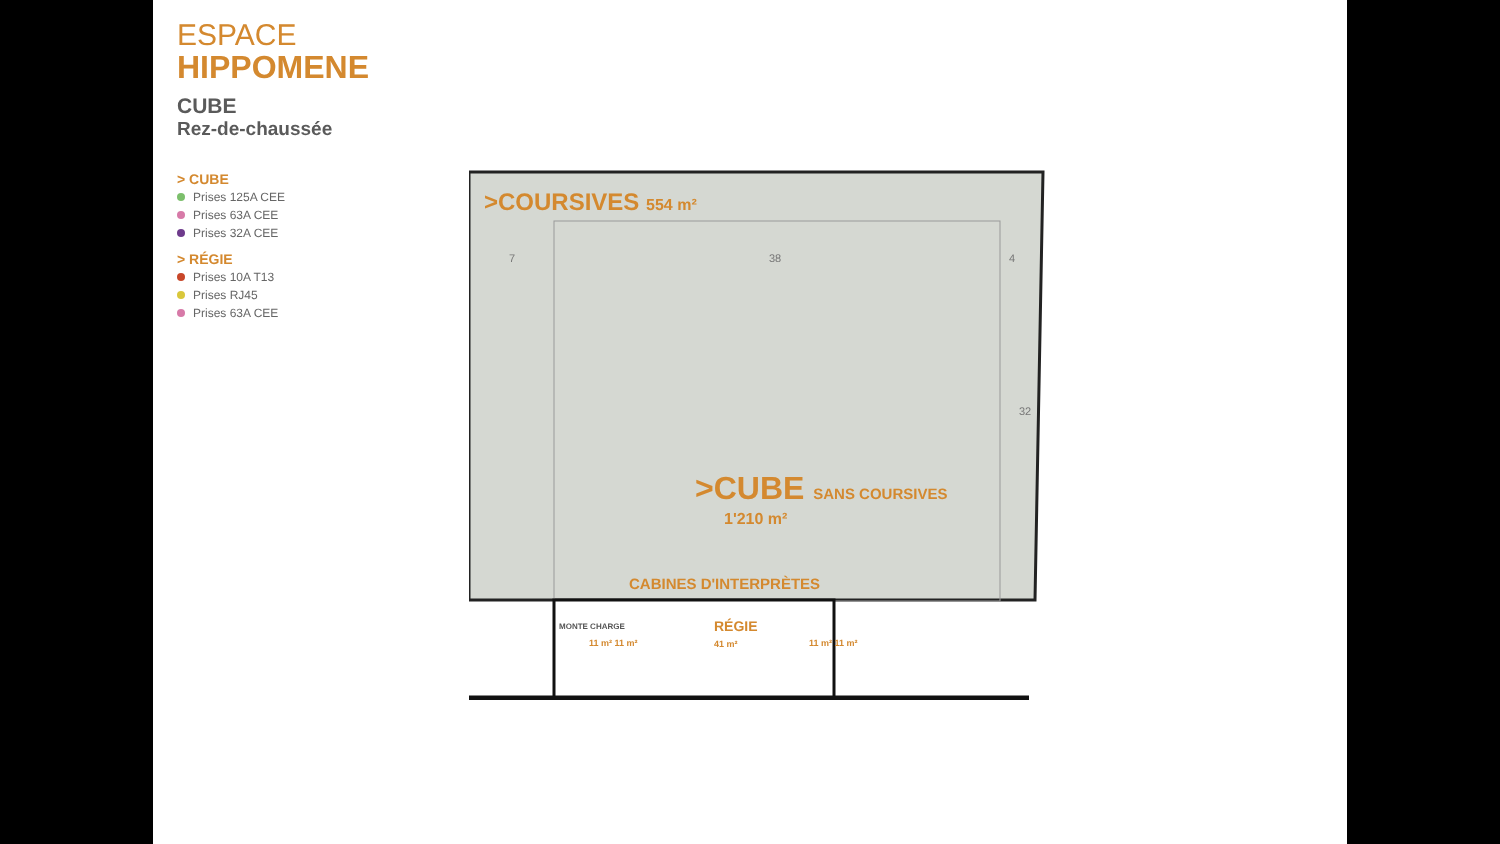ESPACE
HIPPOMENE
CUBE
Rez-de-chaussée
> CUBE
Prises 125A CEE
Prises 63A CEE
Prises 32A CEE
> RÉGIE
Prises 10A T13
Prises RJ45
Prises 63A CEE
>COURSIVES 554 m²
7 38 4
>CUBE SANS COURSIVES
1'210 m²
32
CABINES D'INTERPRÈTES
MONTE CHARGE
11 m² 11 m²
RÉGIE
41 m²
11 m² 11 m²